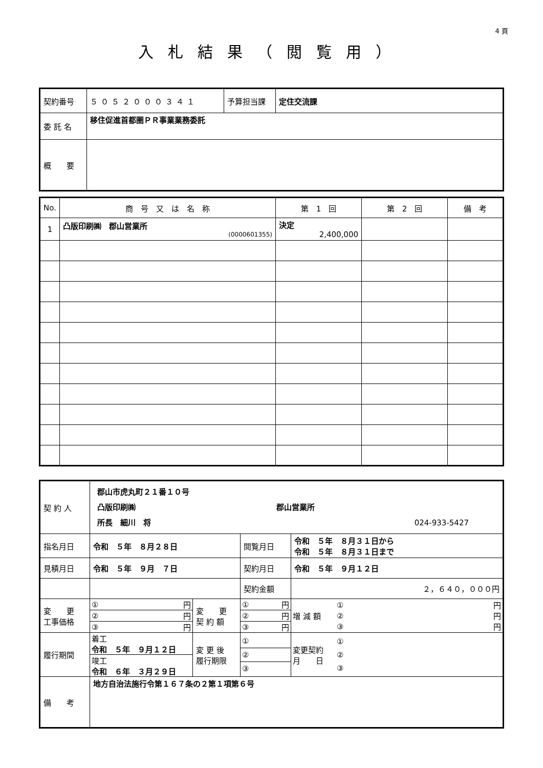4 頁
入札結果（閲覧用）
| 契約番号 | ５０５２０００３４１ | 予算担当課 | 定住交流課 |
| 委 託 名 | 移住促進首都圏ＰＲ事業業務委託 | | |
| 概 要 | | | |
| No. | 商 号 又 は 名 称 | 第 1 回 | 第 2 回 | 備 考 |
| --- | --- | --- | --- | --- |
| 1 | 凸版印刷㈱ 郡山営業所 (0000601355) | 決定 2,400,000 | | |
| 契 約 人 | 郡山市虎丸町２１番１０号 凸版印刷㈱ 郡山営業所 所長 細川 将 024-933-5427 | | | | |
| 指名月日 | 令和 ５年 ８月２８日 | | 閲覧月日 | 令和 ５年 ８月３１日から 令和 ５年 ８月３１日まで | |
| 見積月日 | 令和 ５年 ９月 ７日 | | 契約月日 | 令和 ５年 ９月１２日 | |
| | | | 契約金額 | ２，６４０，０００円 | |
| 変 更 工事価格 | / ① / 円 / / ② / 円 / / ③ / 円 / | 変 更 契 約 額 | / ① / 円 / / ② / 円 / / ③ / 円 / | | / 増 減 額 / / ① / 円 / / ② / 円 / / ③ / 円 / / |
| 履行期間 | / 着工 令和 ５年 ９月１２日 / / 竣工 令和 ６年 ３月２９日 / | 変 更 後 履行期限 | / ① / / ② / / ③ / | | / 変更契約 月 日 / / ① / / ② / / ③ / / |
| 備 考 | 地方自治法施行令第１６７条の２第１項第６号 | | | | |